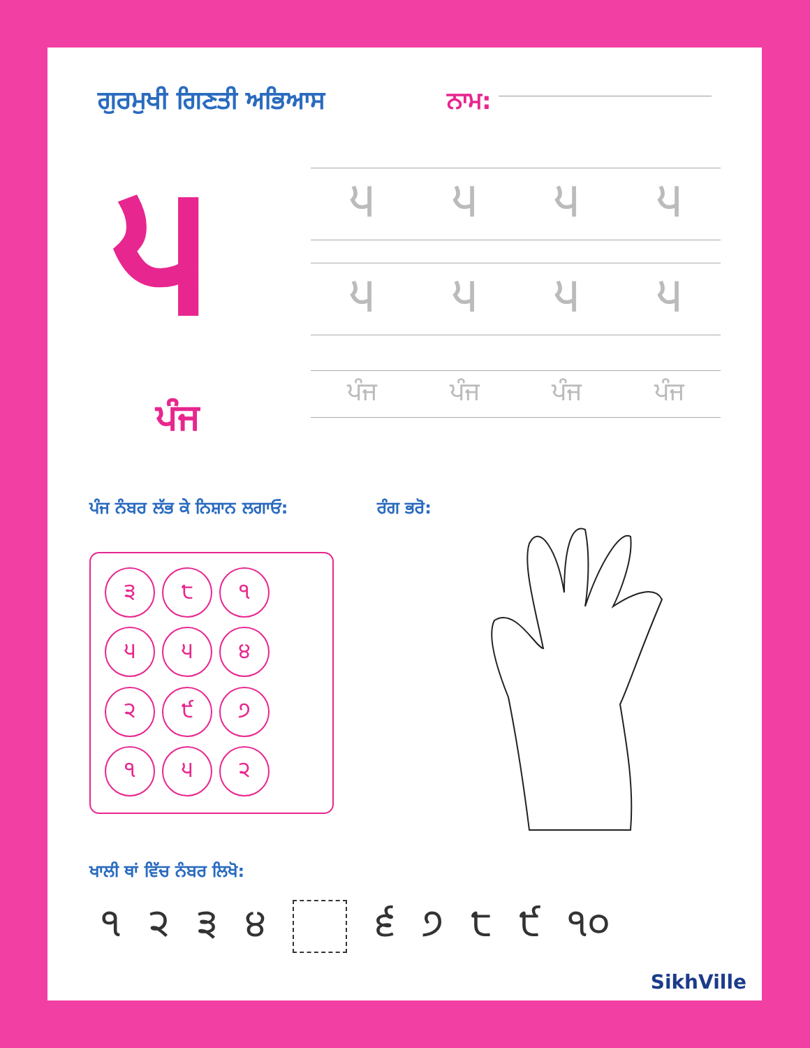ਗੁਰਮੁਖੀ ਗਿਣਤੀ ਅਭਿਆਸ ਨਾਮ:
੫
੫੫੫੫
੫੫੫੫
ਪੰਜ ਪੰਜ ਪੰਜ ਪੰਜ
ਪੰਜ
ਪੰਜ ਨੰਬਰ ਲੱਭ ਕੇ ਨਿਸ਼ਾਨ ਲਗਾਓ: ਰੰਗ ਭਰੋ:
੩
੮
੧
੫
੫
੪
੨
੯
੭
੧
੫
੨
ਖਾਲੀ ਥਾਂ ਵਿੱਚ ਨੰਬਰ ਲਿਖੋ:
੧੨੩੪ ੬੭੮੯ ੧੦
SikhVille